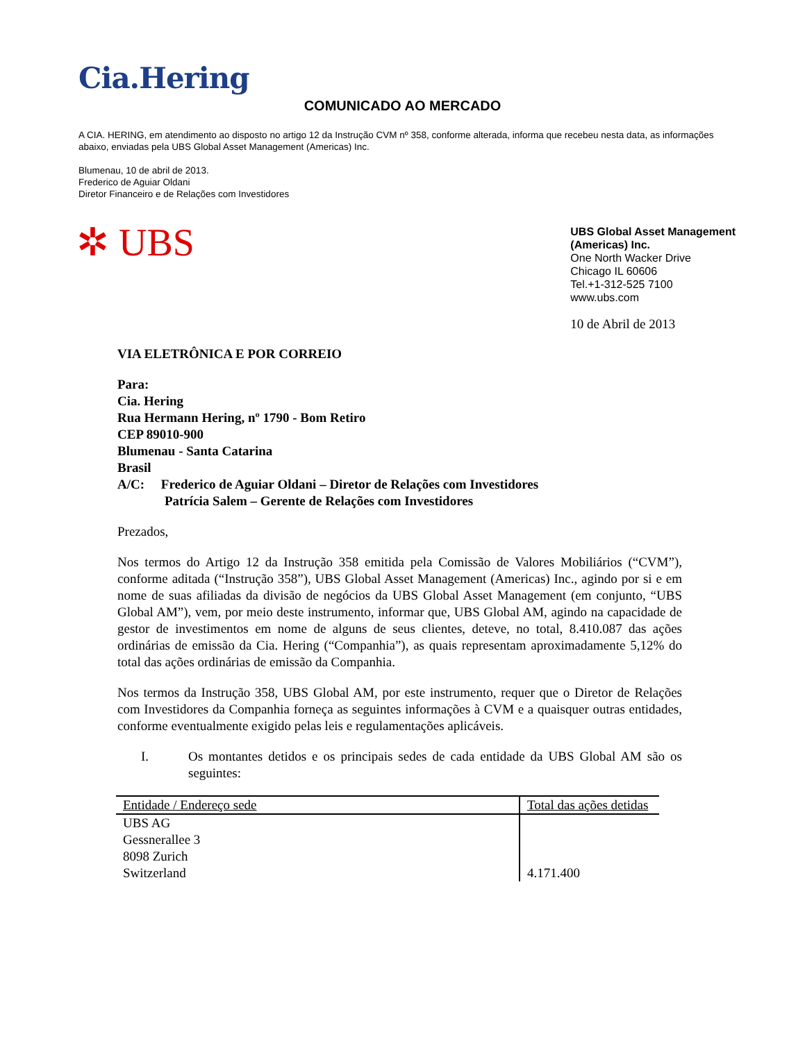Cia.Hering
COMUNICADO AO MERCADO
A CIA. HERING, em atendimento ao disposto no artigo 12 da Instrução CVM nº 358, conforme alterada, informa que recebeu nesta data, as informações abaixo, enviadas pela UBS Global Asset Management (Americas) Inc.
Blumenau, 10 de abril de 2013.
Frederico de Aguiar Oldani
Diretor Financeiro e de Relações com Investidores
✲ UBS
UBS Global Asset Management
(Americas) Inc.
One North Wacker Drive
Chicago IL 60606
Tel.+1-312-525 7100
www.ubs.com
10 de Abril de 2013
VIA ELETRÔNICA E POR CORREIO
Para:
Cia. Hering
Rua Hermann Hering, nº 1790 - Bom Retiro
CEP 89010-900
Blumenau - Santa Catarina
Brasil
A/C: Frederico de Aguiar Oldani – Diretor de Relações com Investidores
Patrícia Salem – Gerente de Relações com Investidores
Prezados,
Nos termos do Artigo 12 da Instrução 358 emitida pela Comissão de Valores Mobiliários (“CVM”), conforme aditada (“Instrução 358”), UBS Global Asset Management (Americas) Inc., agindo por si e em nome de suas afiliadas da divisão de negócios da UBS Global Asset Management (em conjunto, “UBS Global AM”), vem, por meio deste instrumento, informar que, UBS Global AM, agindo na capacidade de gestor de investimentos em nome de alguns de seus clientes, deteve, no total, 8.410.087 das ações ordinárias de emissão da Cia. Hering (“Companhia”), as quais representam aproximadamente 5,12% do total das ações ordinárias de emissão da Companhia.
Nos termos da Instrução 358, UBS Global AM, por este instrumento, requer que o Diretor de Relações com Investidores da Companhia forneça as seguintes informações à CVM e a quaisquer outras entidades, conforme eventualmente exigido pelas leis e regulamentações aplicáveis.
I. Os montantes detidos e os principais sedes de cada entidade da UBS Global AM são os seguintes:
| Entidade / Endereço sede | Total das ações detidas |
| --- | --- |
| UBS AG Gessnerallee 3 8098 Zurich Switzerland | 4.171.400 |